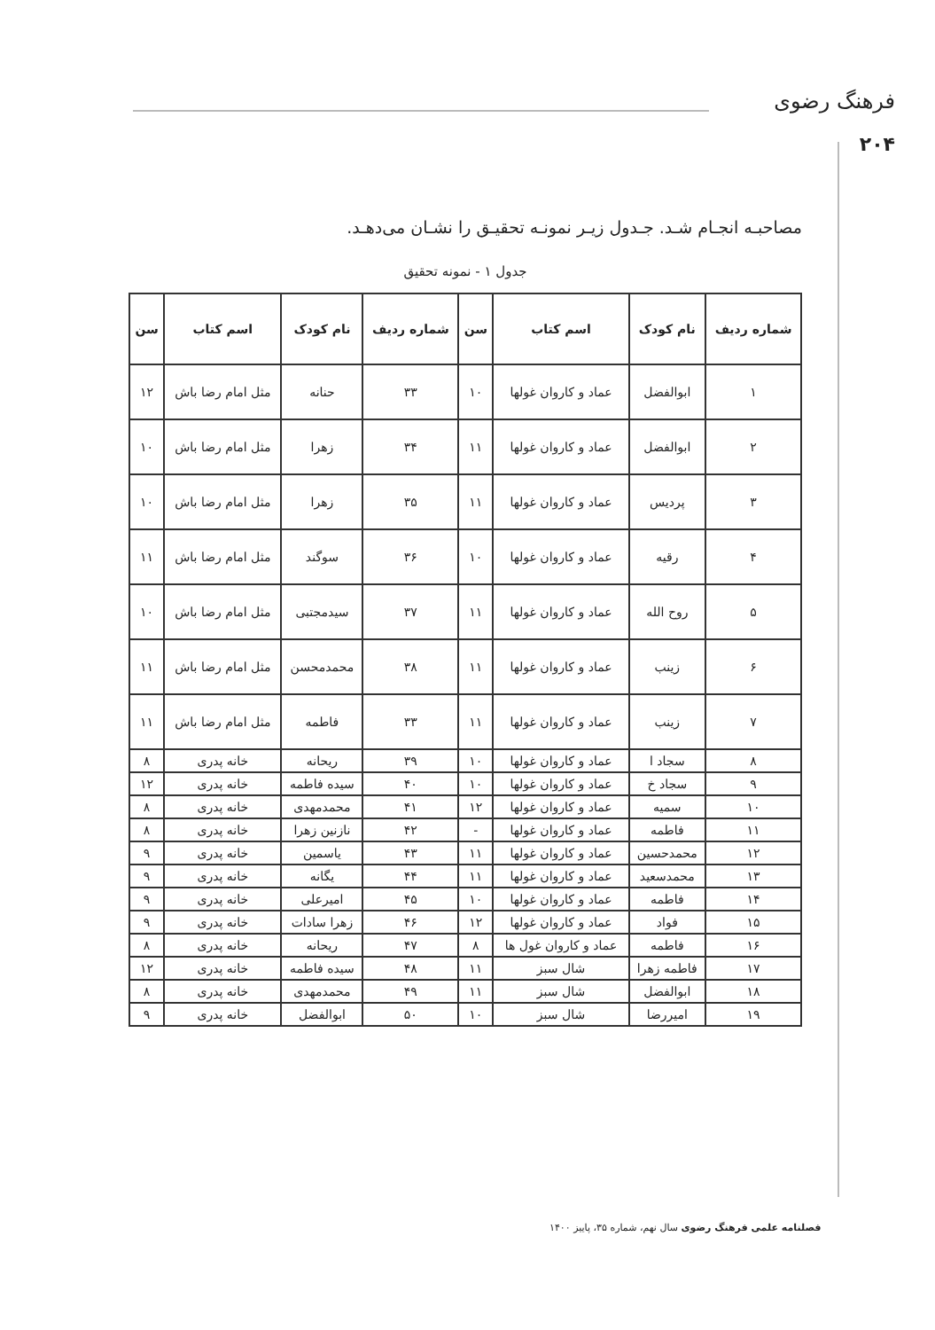فرهنگ رضوی
۲۰۴
مصاحبـه انجـام شـد. جـدول زیـر نمونـه تحقیـق را نشـان می‌دهـد.
جدول ۱ - نمونه تحقیق
| شماره ردیف | نام کودک | اسم کتاب | سن | شماره ردیف | نام کودک | اسم کتاب | سن |
| --- | --- | --- | --- | --- | --- | --- | --- |
| ۱ | ابوالفضل | عماد و کاروان غولها | ۱۰ | ۳۳ | حنانه | مثل امام رضا باش | ۱۲ |
| ۲ | ابوالفضل | عماد و کاروان غولها | ۱۱ | ۳۴ | زهرا | مثل امام رضا باش | ۱۰ |
| ۳ | پردیس | عماد و کاروان غولها | ۱۱ | ۳۵ | زهرا | مثل امام رضا باش | ۱۰ |
| ۴ | رقیه | عماد و کاروان غولها | ۱۰ | ۳۶ | سوگند | مثل امام رضا باش | ۱۱ |
| ۵ | روح الله | عماد و کاروان غولها | ۱۱ | ۳۷ | سیدمجتبی | مثل امام رضا باش | ۱۰ |
| ۶ | زینب | عماد و کاروان غولها | ۱۱ | ۳۸ | محمدمحسن | مثل امام رضا باش | ۱۱ |
| ۷ | زینب | عماد و کاروان غولها | ۱۱ | ۳۳ | فاطمه | مثل امام رضا باش | ۱۱ |
| ۸ | سجاد ا | عماد و کاروان غولها | ۱۰ | ۳۹ | ریحانه | خانه پدری | ۸ |
| ۹ | سجاد خ | عماد و کاروان غولها | ۱۰ | ۴۰ | سیده فاطمه | خانه پدری | ۱۲ |
| ۱۰ | سمیه | عماد و کاروان غولها | ۱۲ | ۴۱ | محمدمهدی | خانه پدری | ۸ |
| ۱۱ | فاطمه | عماد و کاروان غولها | - | ۴۲ | نازنین زهرا | خانه پدری | ۸ |
| ۱۲ | محمدحسین | عماد و کاروان غولها | ۱۱ | ۴۳ | یاسمین | خانه پدری | ۹ |
| ۱۳ | محمدسعید | عماد و کاروان غولها | ۱۱ | ۴۴ | یگانه | خانه پدری | ۹ |
| ۱۴ | فاطمه | عماد و کاروان غولها | ۱۰ | ۴۵ | امیرعلی | خانه پدری | ۹ |
| ۱۵ | فواد | عماد و کاروان غولها | ۱۲ | ۴۶ | زهرا سادات | خانه پدری | ۹ |
| ۱۶ | فاطمه | عماد و کاروان غول ها | ۸ | ۴۷ | ریحانه | خانه پدری | ۸ |
| ۱۷ | فاطمه زهرا | شال سبز | ۱۱ | ۴۸ | سیده فاطمه | خانه پدری | ۱۲ |
| ۱۸ | ابوالفضل | شال سبز | ۱۱ | ۴۹ | محمدمهدی | خانه پدری | ۸ |
| ۱۹ | امیررضا | شال سبز | ۱۰ | ۵۰ | ابوالفضل | خانه پدری | ۹ |
فصلنامه علمی فرهنگ رضوی سال نهم، شماره ۳۵، پاییز ۱۴۰۰